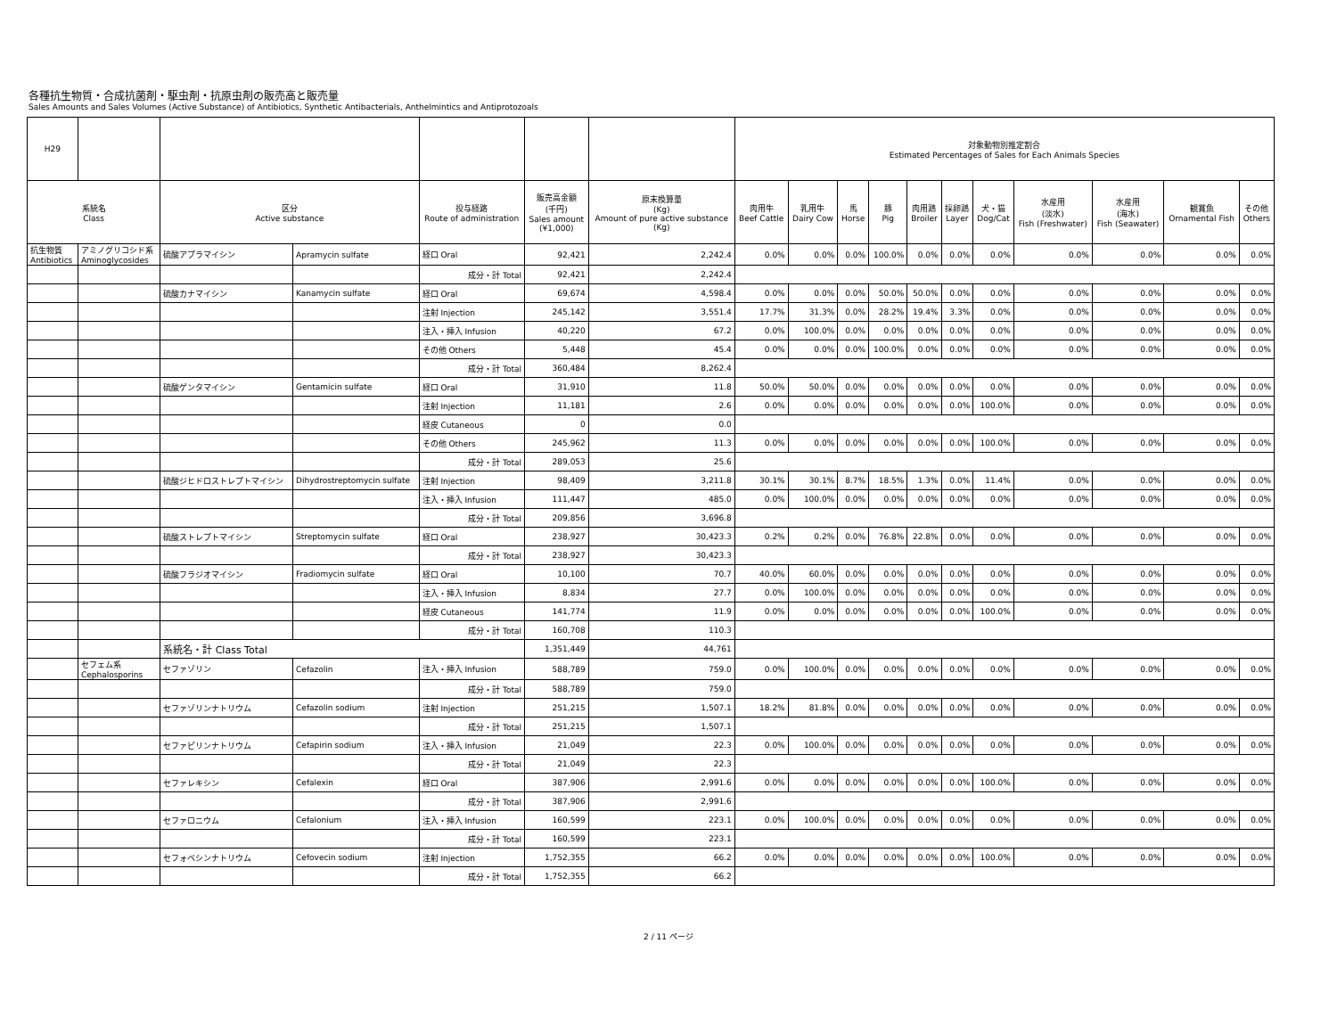各種抗生物質・合成抗菌剤・駆虫剤・抗原虫剤の販売高と販売量
Sales Amounts and Sales Volumes (Active Substance) of Antibiotics, Synthetic Antibacterials, Anthelmintics and Antiprotozoals
| H29 | | | | | | | 対象動物別推定割合 Estimated Percentages of Sales for Each Animals Species | | | | | | | | | | |
| --- | --- | --- | --- | --- | --- | --- | --- | --- | --- | --- | --- | --- | --- | --- | --- | --- | --- |
| 系統名 Class | | 区分 Active substance | | 投与経路 Route of administration | 販売高金額 (千円) Sales amount (¥1,000) | 原末換算量 (Kg) Amount of pure active substance (Kg) | 肉用牛 Beef Cattle | 乳用牛 Dairy Cow | 馬 Horse | 豚 Pig | 肉用鶏 Broiler | 採卵鶏 Layer | 犬・猫 Dog/Cat | 水産用 (淡水) Fish (Freshwater) | 水産用 (海水) Fish (Seawater) | 観賞魚 Ornamental Fish | その他 Others |
| 抗生物質 Antibiotics | アミノグリコシド系 Aminoglycosides | 硫酸アプラマイシン | Apramycin sulfate | 経口 Oral | 92,421 | 2,242.4 | 0.0% | 0.0% | 0.0% | 100.0% | 0.0% | 0.0% | 0.0% | 0.0% | 0.0% | 0.0% | 0.0% |
| | | | | 成分・計 Total | 92,421 | 2,242.4 | | | | | | | | | | | |
| | | 硫酸カナマイシン | Kanamycin sulfate | 経口 Oral | 69,674 | 4,598.4 | 0.0% | 0.0% | 0.0% | 50.0% | 50.0% | 0.0% | 0.0% | 0.0% | 0.0% | 0.0% | 0.0% |
| | | | | 注射 Injection | 245,142 | 3,551.4 | 17.7% | 31.3% | 0.0% | 28.2% | 19.4% | 3.3% | 0.0% | 0.0% | 0.0% | 0.0% | 0.0% |
| | | | | 注入・挿入 Infusion | 40,220 | 67.2 | 0.0% | 100.0% | 0.0% | 0.0% | 0.0% | 0.0% | 0.0% | 0.0% | 0.0% | 0.0% | 0.0% |
| | | | | その他 Others | 5,448 | 45.4 | 0.0% | 0.0% | 0.0% | 100.0% | 0.0% | 0.0% | 0.0% | 0.0% | 0.0% | 0.0% | 0.0% |
| | | | | 成分・計 Total | 360,484 | 8,262.4 | | | | | | | | | | | |
| | | 硫酸ゲンタマイシン | Gentamicin sulfate | 経口 Oral | 31,910 | 11.8 | 50.0% | 50.0% | 0.0% | 0.0% | 0.0% | 0.0% | 0.0% | 0.0% | 0.0% | 0.0% | 0.0% |
| | | | | 注射 Injection | 11,181 | 2.6 | 0.0% | 0.0% | 0.0% | 0.0% | 0.0% | 0.0% | 100.0% | 0.0% | 0.0% | 0.0% | 0.0% |
| | | | | 経皮 Cutaneous | 0 | 0.0 | | | | | | | | | | | |
| | | | | その他 Others | 245,962 | 11.3 | 0.0% | 0.0% | 0.0% | 0.0% | 0.0% | 0.0% | 100.0% | 0.0% | 0.0% | 0.0% | 0.0% |
| | | | | 成分・計 Total | 289,053 | 25.6 | | | | | | | | | | | |
| | | 硫酸ジヒドロストレプトマイシン | Dihydrostreptomycin sulfate | 注射 Injection | 98,409 | 3,211.8 | 30.1% | 30.1% | 8.7% | 18.5% | 1.3% | 0.0% | 11.4% | 0.0% | 0.0% | 0.0% | 0.0% |
| | | | | 注入・挿入 Infusion | 111,447 | 485.0 | 0.0% | 100.0% | 0.0% | 0.0% | 0.0% | 0.0% | 0.0% | 0.0% | 0.0% | 0.0% | 0.0% |
| | | | | 成分・計 Total | 209,856 | 3,696.8 | | | | | | | | | | | |
| | | 硫酸ストレプトマイシン | Streptomycin sulfate | 経口 Oral | 238,927 | 30,423.3 | 0.2% | 0.2% | 0.0% | 76.8% | 22.8% | 0.0% | 0.0% | 0.0% | 0.0% | 0.0% | 0.0% |
| | | | | 成分・計 Total | 238,927 | 30,423.3 | | | | | | | | | | | |
| | | 硫酸フラジオマイシン | Fradiomycin sulfate | 経口 Oral | 10,100 | 70.7 | 40.0% | 60.0% | 0.0% | 0.0% | 0.0% | 0.0% | 0.0% | 0.0% | 0.0% | 0.0% | 0.0% |
| | | | | 注入・挿入 Infusion | 8,834 | 27.7 | 0.0% | 100.0% | 0.0% | 0.0% | 0.0% | 0.0% | 0.0% | 0.0% | 0.0% | 0.0% | 0.0% |
| | | | | 経皮 Cutaneous | 141,774 | 11.9 | 0.0% | 0.0% | 0.0% | 0.0% | 0.0% | 0.0% | 100.0% | 0.0% | 0.0% | 0.0% | 0.0% |
| | | | | 成分・計 Total | 160,708 | 110.3 | | | | | | | | | | | |
| | | 系統名・計 Class Total | | | 1,351,449 | 44,761 | | | | | | | | | | | |
| | セフェム系 Cephalosporins | セファゾリン | Cefazolin | 注入・挿入 Infusion | 588,789 | 759.0 | 0.0% | 100.0% | 0.0% | 0.0% | 0.0% | 0.0% | 0.0% | 0.0% | 0.0% | 0.0% | 0.0% |
| | | | | 成分・計 Total | 588,789 | 759.0 | | | | | | | | | | | |
| | | セファゾリンナトリウム | Cefazolin sodium | 注射 Injection | 251,215 | 1,507.1 | 18.2% | 81.8% | 0.0% | 0.0% | 0.0% | 0.0% | 0.0% | 0.0% | 0.0% | 0.0% | 0.0% |
| | | | | 成分・計 Total | 251,215 | 1,507.1 | | | | | | | | | | | |
| | | セファピリンナトリウム | Cefapirin sodium | 注入・挿入 Infusion | 21,049 | 22.3 | 0.0% | 100.0% | 0.0% | 0.0% | 0.0% | 0.0% | 0.0% | 0.0% | 0.0% | 0.0% | 0.0% |
| | | | | 成分・計 Total | 21,049 | 22.3 | | | | | | | | | | | |
| | | セファレキシン | Cefalexin | 経口 Oral | 387,906 | 2,991.6 | 0.0% | 0.0% | 0.0% | 0.0% | 0.0% | 0.0% | 100.0% | 0.0% | 0.0% | 0.0% | 0.0% |
| | | | | 成分・計 Total | 387,906 | 2,991.6 | | | | | | | | | | | |
| | | セファロニウム | Cefalonium | 注入・挿入 Infusion | 160,599 | 223.1 | 0.0% | 100.0% | 0.0% | 0.0% | 0.0% | 0.0% | 0.0% | 0.0% | 0.0% | 0.0% | 0.0% |
| | | | | 成分・計 Total | 160,599 | 223.1 | | | | | | | | | | | |
| | | セフォベシンナトリウム | Cefovecin sodium | 注射 Injection | 1,752,355 | 66.2 | 0.0% | 0.0% | 0.0% | 0.0% | 0.0% | 0.0% | 100.0% | 0.0% | 0.0% | 0.0% | 0.0% |
| | | | | 成分・計 Total | 1,752,355 | 66.2 | | | | | | | | | | | |
2 / 11 ページ